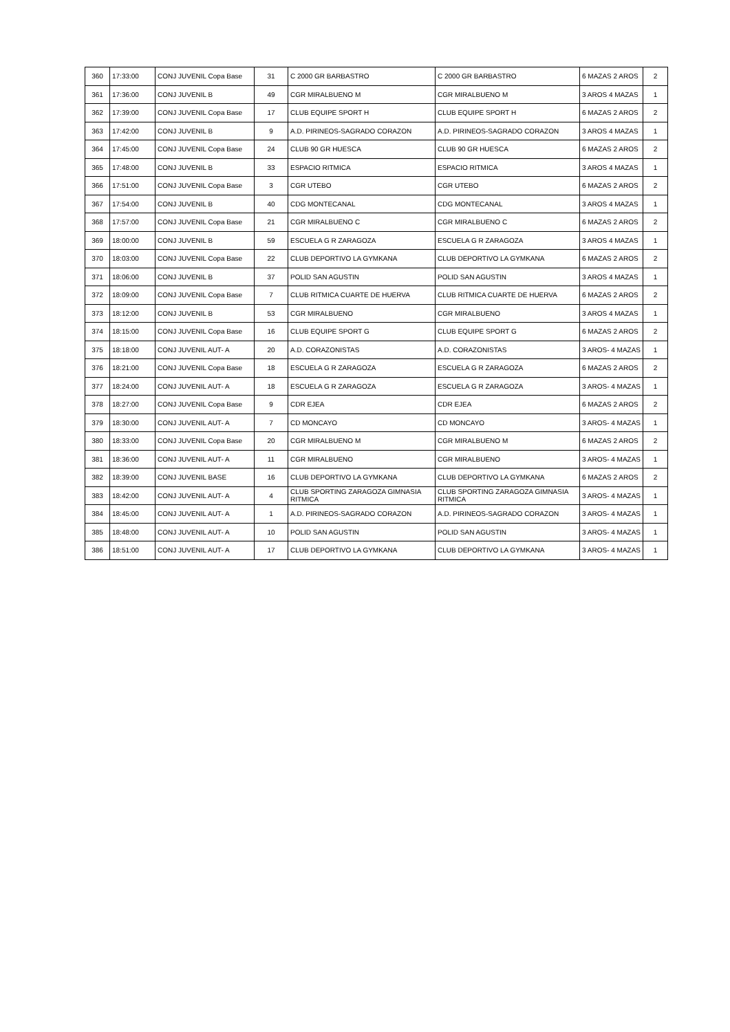| 360 | 17:33:00 | CONJ JUVENIL Copa Base | 31 | C 2000 GR BARBASTRO | C 2000 GR BARBASTRO | 6 MAZAS 2 AROS | 2 |
| 361 | 17:36:00 | CONJ JUVENIL B | 49 | CGR MIRALBUENO M | CGR MIRALBUENO M | 3 AROS 4 MAZAS | 1 |
| 362 | 17:39:00 | CONJ JUVENIL Copa Base | 17 | CLUB EQUIPE SPORT H | CLUB EQUIPE SPORT H | 6 MAZAS 2 AROS | 2 |
| 363 | 17:42:00 | CONJ JUVENIL B | 9 | A.D. PIRINEOS-SAGRADO CORAZON | A.D. PIRINEOS-SAGRADO CORAZON | 3 AROS 4 MAZAS | 1 |
| 364 | 17:45:00 | CONJ JUVENIL Copa Base | 24 | CLUB 90 GR HUESCA | CLUB 90 GR HUESCA | 6 MAZAS 2 AROS | 2 |
| 365 | 17:48:00 | CONJ JUVENIL B | 33 | ESPACIO RITMICA | ESPACIO RITMICA | 3 AROS 4 MAZAS | 1 |
| 366 | 17:51:00 | CONJ JUVENIL Copa Base | 3 | CGR UTEBO | CGR UTEBO | 6 MAZAS 2 AROS | 2 |
| 367 | 17:54:00 | CONJ JUVENIL B | 40 | CDG MONTECANAL | CDG MONTECANAL | 3 AROS 4 MAZAS | 1 |
| 368 | 17:57:00 | CONJ JUVENIL Copa Base | 21 | CGR MIRALBUENO C | CGR MIRALBUENO C | 6 MAZAS 2 AROS | 2 |
| 369 | 18:00:00 | CONJ JUVENIL B | 59 | ESCUELA G R ZARAGOZA | ESCUELA G R ZARAGOZA | 3 AROS 4 MAZAS | 1 |
| 370 | 18:03:00 | CONJ JUVENIL Copa Base | 22 | CLUB DEPORTIVO LA GYMKANA | CLUB DEPORTIVO LA GYMKANA | 6 MAZAS 2 AROS | 2 |
| 371 | 18:06:00 | CONJ JUVENIL B | 37 | POLID SAN AGUSTIN | POLID SAN AGUSTIN | 3 AROS 4 MAZAS | 1 |
| 372 | 18:09:00 | CONJ JUVENIL Copa Base | 7 | CLUB RITMICA CUARTE DE HUERVA | CLUB RITMICA CUARTE DE HUERVA | 6 MAZAS 2 AROS | 2 |
| 373 | 18:12:00 | CONJ JUVENIL B | 53 | CGR MIRALBUENO | CGR MIRALBUENO | 3 AROS 4 MAZAS | 1 |
| 374 | 18:15:00 | CONJ JUVENIL Copa Base | 16 | CLUB EQUIPE SPORT G | CLUB EQUIPE SPORT G | 6 MAZAS 2 AROS | 2 |
| 375 | 18:18:00 | CONJ JUVENIL AUT- A | 20 | A.D. CORAZONISTAS | A.D. CORAZONISTAS | 3 AROS- 4 MAZAS | 1 |
| 376 | 18:21:00 | CONJ JUVENIL Copa Base | 18 | ESCUELA G R ZARAGOZA | ESCUELA G R ZARAGOZA | 6 MAZAS 2 AROS | 2 |
| 377 | 18:24:00 | CONJ JUVENIL AUT- A | 18 | ESCUELA G R ZARAGOZA | ESCUELA G R ZARAGOZA | 3 AROS- 4 MAZAS | 1 |
| 378 | 18:27:00 | CONJ JUVENIL Copa Base | 9 | CDR EJEA | CDR EJEA | 6 MAZAS 2 AROS | 2 |
| 379 | 18:30:00 | CONJ JUVENIL AUT- A | 7 | CD MONCAYO | CD MONCAYO | 3 AROS- 4 MAZAS | 1 |
| 380 | 18:33:00 | CONJ JUVENIL Copa Base | 20 | CGR MIRALBUENO M | CGR MIRALBUENO M | 6 MAZAS 2 AROS | 2 |
| 381 | 18:36:00 | CONJ JUVENIL AUT- A | 11 | CGR MIRALBUENO | CGR MIRALBUENO | 3 AROS- 4 MAZAS | 1 |
| 382 | 18:39:00 | CONJ JUVENIL BASE | 16 | CLUB DEPORTIVO LA GYMKANA | CLUB DEPORTIVO LA GYMKANA | 6 MAZAS 2 AROS | 2 |
| 383 | 18:42:00 | CONJ JUVENIL AUT- A | 4 | CLUB SPORTING ZARAGOZA GIMNASIA RITMICA | CLUB SPORTING ZARAGOZA GIMNASIA RITMICA | 3 AROS- 4 MAZAS | 1 |
| 384 | 18:45:00 | CONJ JUVENIL AUT- A | 1 | A.D. PIRINEOS-SAGRADO CORAZON | A.D. PIRINEOS-SAGRADO CORAZON | 3 AROS- 4 MAZAS | 1 |
| 385 | 18:48:00 | CONJ JUVENIL AUT- A | 10 | POLID SAN AGUSTIN | POLID SAN AGUSTIN | 3 AROS- 4 MAZAS | 1 |
| 386 | 18:51:00 | CONJ JUVENIL AUT- A | 17 | CLUB DEPORTIVO LA GYMKANA | CLUB DEPORTIVO LA GYMKANA | 3 AROS- 4 MAZAS | 1 |